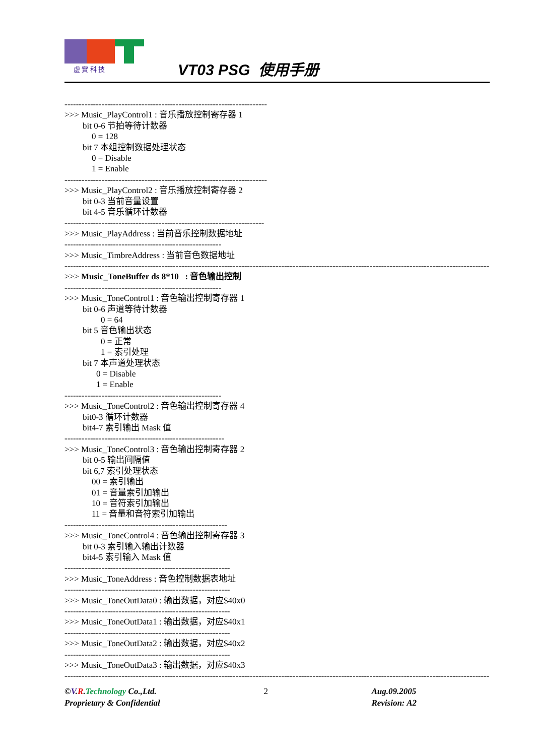虛 實 科 技
VT03 PSG 使用手册
-----------------------------------------------------------------------
>>> Music_PlayControl1 : 音乐播放控制寄存器 1
bit 0-6 节拍等待计数器
0 = 128
bit 7 本组控制数据处理状态
0 = Disable
1 = Enable
-----------------------------------------------------------------------
>>> Music_PlayControl2 : 音乐播放控制寄存器 2
bit 0-3 当前音量设置
bit 4-5 音乐循环计数器
----------------------------------------------------------------------
>>> Music_PlayAddress : 当前音乐控制数据地址
-------------------------------------------------------
>>> Music_TimbreAddress : 当前音色数据地址
------------------------------------------------------------------------------------------------------------------------------------------------------------
>>> Music_ToneBuffer ds 8*10 : 音色输出控制
-------------------------------------------------------
>>> Music_ToneControl1 : 音色输出控制寄存器 1
bit 0-6 声道等待计数器
0 = 64
bit 5 音色输出状态
0 = 正常
1 = 索引处理
bit 7 本声道处理状态
0 = Disable
1 = Enable
-------------------------------------------------------
>>> Music_ToneControl2 : 音色输出控制寄存器 4
bit0-3 循环计数器
bit4-7 索引输出 Mask 值
--------------------------------------------------------
>>> Music_ToneControl3 : 音色输出控制寄存器 2
bit 0-5 输出间隔值
bit 6,7 索引处理状态
00 = 索引输出
01 = 音量索引加输出
10 = 音符索引加输出
11 = 音量和音符索引加输出
---------------------------------------------------------
>>> Music_ToneControl4 : 音色输出控制寄存器 3
bit 0-3 索引输入输出计数器
bit4-5 索引输入 Mask 值
----------------------------------------------------------
>>> Music_ToneAddress : 音色控制数据表地址
----------------------------------------------------------
>>> Music_ToneOutData0 : 输出数据，对应$40x0
----------------------------------------------------------
>>> Music_ToneOutData1 : 输出数据，对应$40x1
----------------------------------------------------------
>>> Music_ToneOutData2 : 输出数据，对应$40x2
----------------------------------------------------------
>>> Music_ToneOutData3 : 输出数据，对应$40x3
------------------------------------------------------------------------------------------------------------------------------------------------------------
©V.R.Technology Co.,Ltd.
Proprietary & Confidential
2 Aug.09.2005
Revision: A2